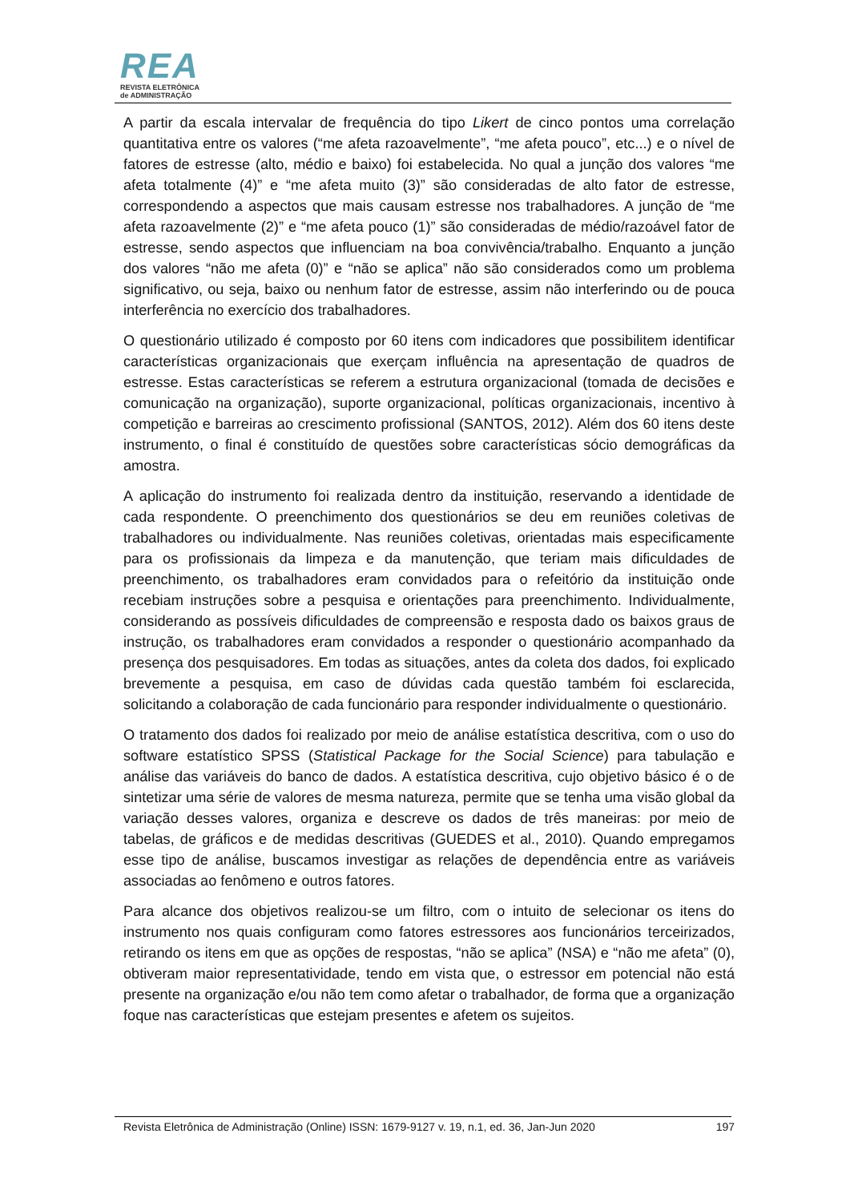REA
REVISTA ELETRÔNICA
de ADMINISTRAÇÃO
A partir da escala intervalar de frequência do tipo Likert de cinco pontos uma correlação quantitativa entre os valores (“me afeta razoavelmente”, “me afeta pouco”, etc...) e o nível de fatores de estresse (alto, médio e baixo) foi estabelecida. No qual a junção dos valores “me afeta totalmente (4)” e “me afeta muito (3)” são consideradas de alto fator de estresse, correspondendo a aspectos que mais causam estresse nos trabalhadores. A junção de “me afeta razoavelmente (2)” e “me afeta pouco (1)” são consideradas de médio/razoável fator de estresse, sendo aspectos que influenciam na boa convivência/trabalho. Enquanto a junção dos valores “não me afeta (0)” e “não se aplica” não são considerados como um problema significativo, ou seja, baixo ou nenhum fator de estresse, assim não interferindo ou de pouca interferência no exercício dos trabalhadores.
O questionário utilizado é composto por 60 itens com indicadores que possibilitem identificar características organizacionais que exerçam influência na apresentação de quadros de estresse. Estas características se referem a estrutura organizacional (tomada de decisões e comunicação na organização), suporte organizacional, políticas organizacionais, incentivo à competição e barreiras ao crescimento profissional (SANTOS, 2012). Além dos 60 itens deste instrumento, o final é constituído de questões sobre características sócio demográficas da amostra.
A aplicação do instrumento foi realizada dentro da instituição, reservando a identidade de cada respondente. O preenchimento dos questionários se deu em reuniões coletivas de trabalhadores ou individualmente. Nas reuniões coletivas, orientadas mais especificamente para os profissionais da limpeza e da manutenção, que teriam mais dificuldades de preenchimento, os trabalhadores eram convidados para o refeitório da instituição onde recebiam instruções sobre a pesquisa e orientações para preenchimento. Individualmente, considerando as possíveis dificuldades de compreensão e resposta dado os baixos graus de instrução, os trabalhadores eram convidados a responder o questionário acompanhado da presença dos pesquisadores. Em todas as situações, antes da coleta dos dados, foi explicado brevemente a pesquisa, em caso de dúvidas cada questão também foi esclarecida, solicitando a colaboração de cada funcionário para responder individualmente o questionário.
O tratamento dos dados foi realizado por meio de análise estatística descritiva, com o uso do software estatístico SPSS (Statistical Package for the Social Science) para tabulação e análise das variáveis do banco de dados. A estatística descritiva, cujo objetivo básico é o de sintetizar uma série de valores de mesma natureza, permite que se tenha uma visão global da variação desses valores, organiza e descreve os dados de três maneiras: por meio de tabelas, de gráficos e de medidas descritivas (GUEDES et al., 2010). Quando empregamos esse tipo de análise, buscamos investigar as relações de dependência entre as variáveis associadas ao fenômeno e outros fatores.
Para alcance dos objetivos realizou-se um filtro, com o intuito de selecionar os itens do instrumento nos quais configuram como fatores estressores aos funcionários terceirizados, retirando os itens em que as opções de respostas, “não se aplica” (NSA) e “não me afeta” (0), obtiveram maior representatividade, tendo em vista que, o estressor em potencial não está presente na organização e/ou não tem como afetar o trabalhador, de forma que a organização foque nas características que estejam presentes e afetem os sujeitos.
Revista Eletrônica de Administração (Online) ISSN: 1679-9127 v. 19, n.1, ed. 36, Jan-Jun 2020 197